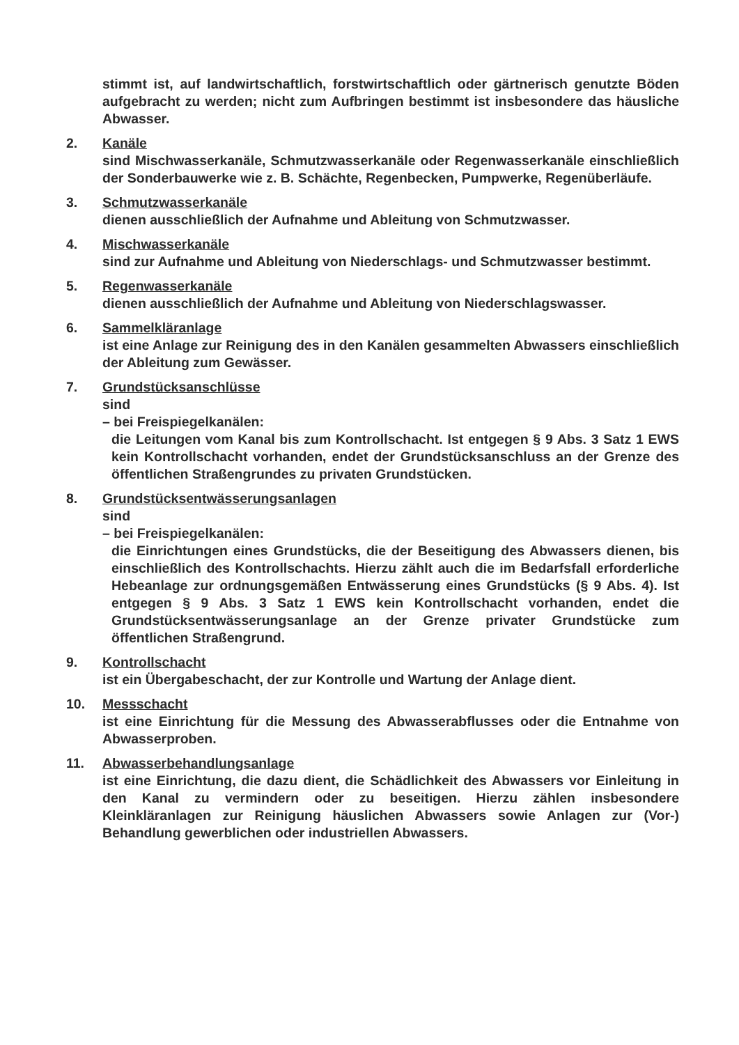stimmt ist, auf landwirtschaftlich, forstwirtschaftlich oder gärtnerisch genutzte Böden aufgebracht zu werden; nicht zum Aufbringen bestimmt ist insbesondere das häusliche Abwasser.
2. Kanäle
sind Mischwasserkanäle, Schmutzwasserkanäle oder Regenwasserkanäle einschließlich der Sonderbauwerke wie z. B. Schächte, Regenbecken, Pumpwerke, Regenüberläufe.
3. Schmutzwasserkanäle
dienen ausschließlich der Aufnahme und Ableitung von Schmutzwasser.
4. Mischwasserkanäle
sind zur Aufnahme und Ableitung von Niederschlags- und Schmutzwasser bestimmt.
5. Regenwasserkanäle
dienen ausschließlich der Aufnahme und Ableitung von Niederschlagswasser.
6. Sammelkläranlage
ist eine Anlage zur Reinigung des in den Kanälen gesammelten Abwassers einschließlich der Ableitung zum Gewässer.
7. Grundstücksanschlüsse
sind
– bei Freispiegelkanälen:
die Leitungen vom Kanal bis zum Kontrollschacht. Ist entgegen § 9 Abs. 3 Satz 1 EWS kein Kontrollschacht vorhanden, endet der Grundstücksanschluss an der Grenze des öffentlichen Straßengrundes zu privaten Grundstücken.
8. Grundstücksentwässerungsanlagen
sind
– bei Freispiegelkanälen:
die Einrichtungen eines Grundstücks, die der Beseitigung des Abwassers dienen, bis einschließlich des Kontrollschachts. Hierzu zählt auch die im Bedarfsfall erforderliche Hebeanlage zur ordnungsgemäßen Entwässerung eines Grundstücks (§ 9 Abs. 4). Ist entgegen § 9 Abs. 3 Satz 1 EWS kein Kontrollschacht vorhanden, endet die Grundstücksentwässerungsanlage an der Grenze privater Grundstücke zum öffentlichen Straßengrund.
9. Kontrollschacht
ist ein Übergabeschacht, der zur Kontrolle und Wartung der Anlage dient.
10. Messschacht
ist eine Einrichtung für die Messung des Abwasserabflusses oder die Entnahme von Abwasserproben.
11. Abwasserbehandlungsanlage
ist eine Einrichtung, die dazu dient, die Schädlichkeit des Abwassers vor Einleitung in den Kanal zu vermindern oder zu beseitigen. Hierzu zählen insbesondere Kleinkläranlagen zur Reinigung häuslichen Abwassers sowie Anlagen zur (Vor-) Behandlung gewerblichen oder industriellen Abwassers.